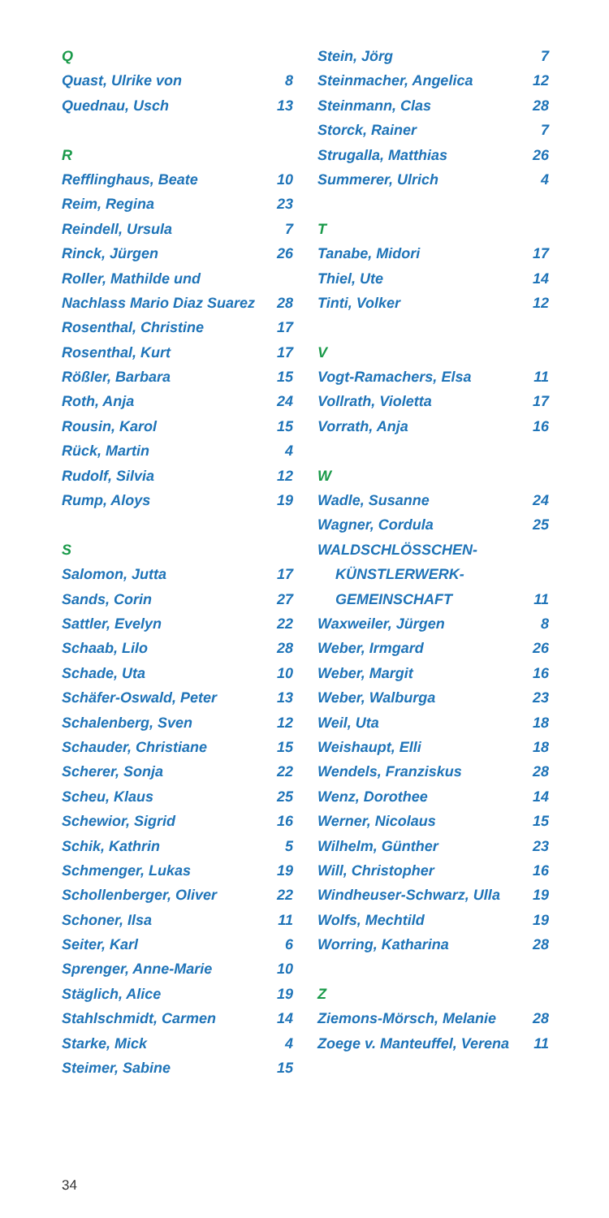Q
Quast, Ulrike von 8
Quednau, Usch 13
R
Refflinghaus, Beate 10
Reim, Regina 23
Reindell, Ursula 7
Rinck, Jürgen 26
Roller, Mathilde und
Nachlass Mario Diaz Suarez 28
Rosenthal, Christine 17
Rosenthal, Kurt 17
Rößler, Barbara 15
Roth, Anja 24
Rousin, Karol 15
Rück, Martin 4
Rudolf, Silvia 12
Rump, Aloys 19
S
Salomon, Jutta 17
Sands, Corin 27
Sattler, Evelyn 22
Schaab, Lilo 28
Schade, Uta 10
Schäfer-Oswald, Peter 13
Schalenberg, Sven 12
Schauder, Christiane 15
Scherer, Sonja 22
Scheu, Klaus 25
Schewior, Sigrid 16
Schik, Kathrin 5
Schmenger, Lukas 19
Schollenberger, Oliver 22
Schoner, Ilsa 11
Seiter, Karl 6
Sprenger, Anne-Marie 10
Stäglich, Alice 19
Stahlschmidt, Carmen 14
Starke, Mick 4
Steimer, Sabine 15
Stein, Jörg 7
Steinmacher, Angelica 12
Steinmann, Clas 28
Storck, Rainer 7
Strugalla, Matthias 26
Summerer, Ulrich 4
T
Tanabe, Midori 17
Thiel, Ute 14
Tinti, Volker 12
V
Vogt-Ramachers, Elsa 11
Vollrath, Violetta 17
Vorrath, Anja 16
W
Wadle, Susanne 24
Wagner, Cordula 25
WALDSCHLÖSSCHEN-
KÜNSTLERWERK-
GEMEINSCHAFT 11
Waxweiler, Jürgen 8
Weber, Irmgard 26
Weber, Margit 16
Weber, Walburga 23
Weil, Uta 18
Weishaupt, Elli 18
Wendels, Franziskus 28
Wenz, Dorothee 14
Werner, Nicolaus 15
Wilhelm, Günther 23
Will, Christopher 16
Windheuser-Schwarz, Ulla 19
Wolfs, Mechtild 19
Worring, Katharina 28
Z
Ziemons-Mörsch, Melanie 28
Zoege v. Manteuffel, Verena 11
34